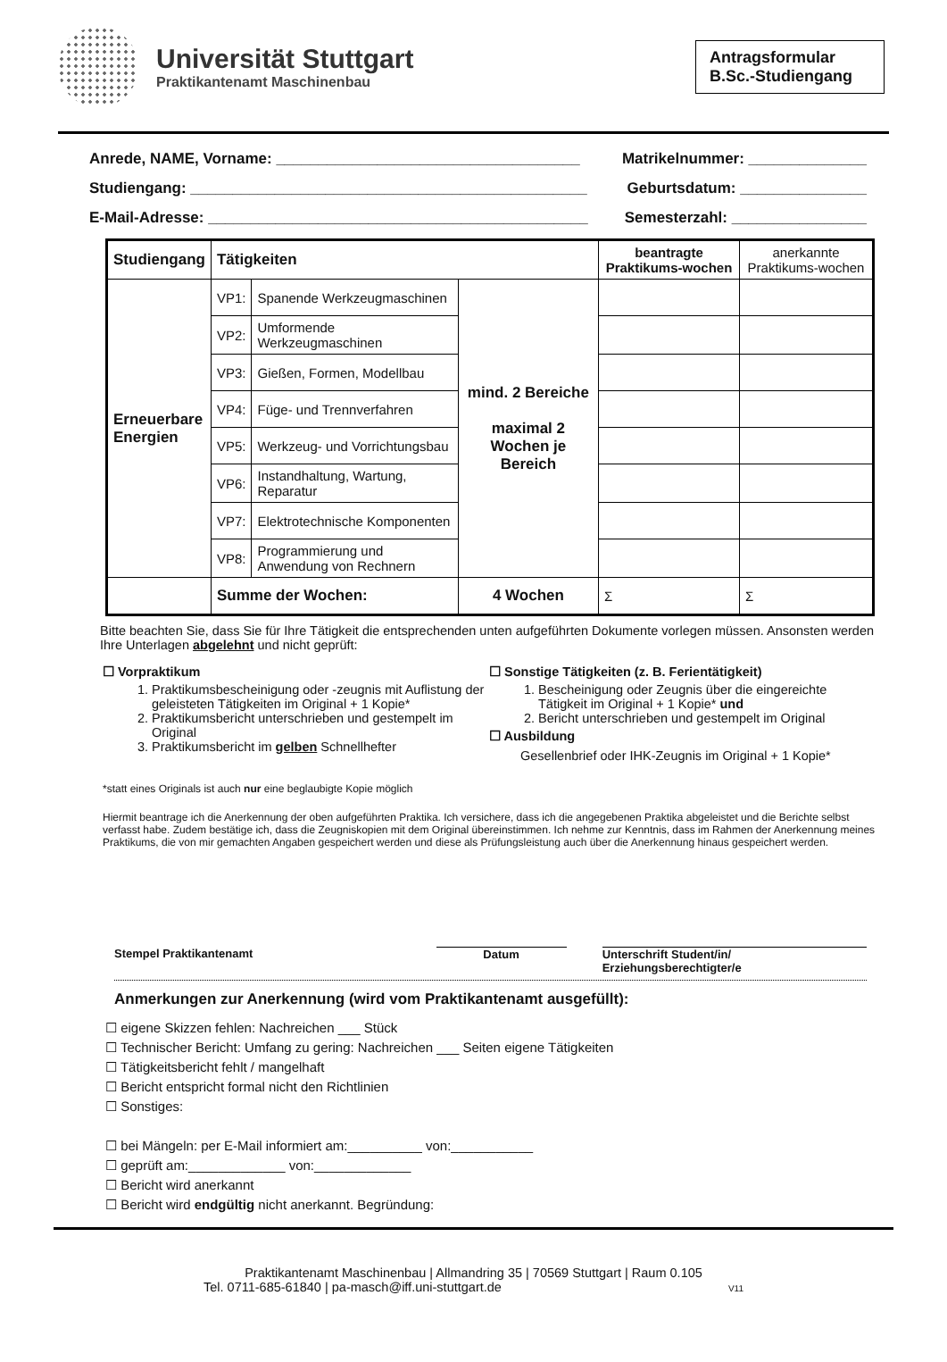Universität Stuttgart
Praktikantenamt Maschinenbau
Antragsformular
B.Sc.-Studiengang
Anrede, NAME, Vorname: ____________________________________ Matrikelnummer: ______________
Studiengang: _______________________________________________ Geburtsdatum: _______________
E-Mail-Adresse: _____________________________________________ Semesterzahl: ________________
| Studiengang | Tätigkeiten | | | beantragte Praktikums-wochen | anerkannte Praktikums-wochen |
| --- | --- | --- | --- | --- | --- |
| Erneuerbare Energien | VP1: | Spanende Werkzeugmaschinen | mind. 2 Bereiche maximal 2 Wochen je Bereich | | |
| | VP2: | Umformende Werkzeugmaschinen | | | |
| | VP3: | Gießen, Formen, Modellbau | | | |
| | VP4: | Füge- und Trennverfahren | | | |
| | VP5: | Werkzeug- und Vorrichtungsbau | | | |
| | VP6: | Instandhaltung, Wartung, Reparatur | | | |
| | VP7: | Elektrotechnische Komponenten | | | |
| | VP8: | Programmierung und Anwendung von Rechnern | | | |
| | Summe der Wochen: | | 4 Wochen | Σ | Σ |
Bitte beachten Sie, dass Sie für Ihre Tätigkeit die entsprechenden unten aufgeführten Dokumente vorlegen müssen. Ansonsten werden Ihre Unterlagen abgelehnt und nicht geprüft:
☐ Vorpraktikum
1. Praktikumsbescheinigung oder -zeugnis mit Auflistung der geleisteten Tätigkeiten im Original + 1 Kopie*
2. Praktikumsbericht unterschrieben und gestempelt im Original
3. Praktikumsbericht im gelben Schnellhefter
☐ Sonstige Tätigkeiten (z. B. Ferientätigkeit)
1. Bescheinigung oder Zeugnis über die eingereichte Tätigkeit im Original + 1 Kopie* und
2. Bericht unterschrieben und gestempelt im Original
☐ Ausbildung
Gesellenbrief oder IHK-Zeugnis im Original + 1 Kopie*
*statt eines Originals ist auch nur eine beglaubigte Kopie möglich
Hiermit beantrage ich die Anerkennung der oben aufgeführten Praktika. Ich versichere, dass ich die angegebenen Praktika abgeleistet und die Berichte selbst verfasst habe. Zudem bestätige ich, dass die Zeugniskopien mit dem Original übereinstimmen. Ich nehme zur Kenntnis, dass im Rahmen der Anerkennung meines Praktikums, die von mir gemachten Angaben gespeichert werden und diese als Prüfungsleistung auch über die Anerkennung hinaus gespeichert werden.
Stempel Praktikantenamt Datum Unterschrift Student/in/ Erziehungsberechtigter/e
Anmerkungen zur Anerkennung (wird vom Praktikantenamt ausgefüllt):
☐ eigene Skizzen fehlen: Nachreichen ___ Stück
☐ Technischer Bericht: Umfang zu gering: Nachreichen ___ Seiten eigene Tätigkeiten
☐ Tätigkeitsbericht fehlt / mangelhaft
☐ Bericht entspricht formal nicht den Richtlinien
☐ Sonstiges:
☐ bei Mängeln: per E-Mail informiert am:__________ von:___________
☐ geprüft am:_____________ von:_____________
☐ Bericht wird anerkannt
☐ Bericht wird endgültig nicht anerkannt. Begründung:
Praktikantenamt Maschinenbau | Allmandring 35 | 70569 Stuttgart | Raum 0.105
Tel. 0711-685-61840 | pa-masch@iff.uni-stuttgart.de V11